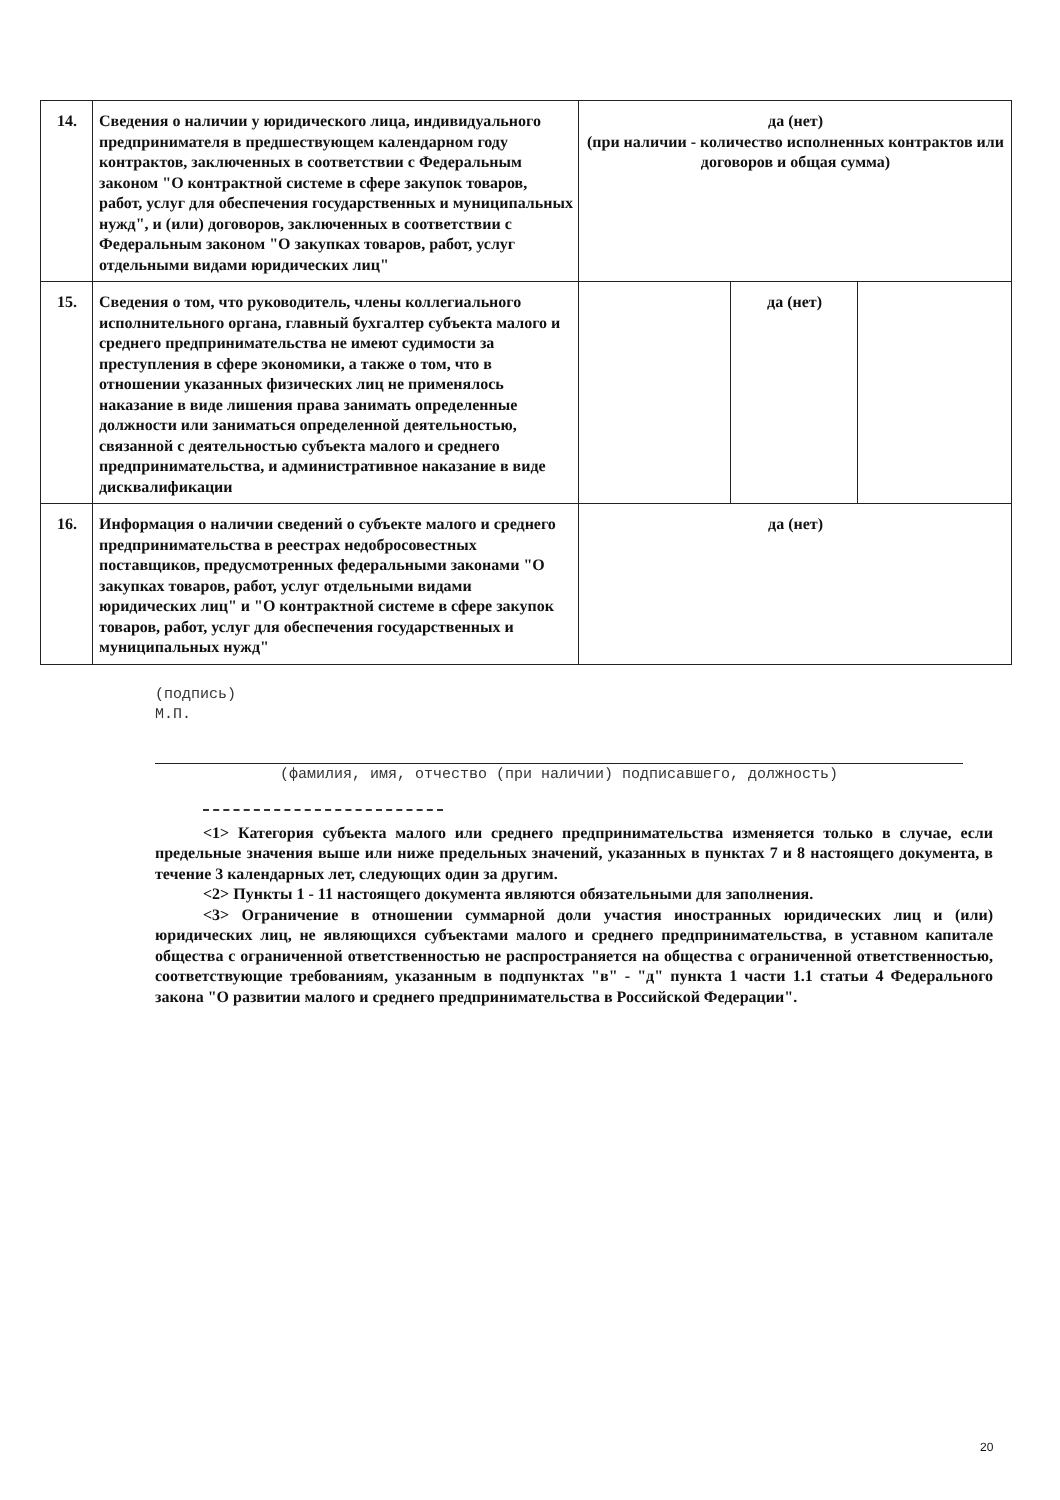| 14. | Сведения о наличии у юридического лица, индивидуального предпринимателя в предшествующем календарном году контрактов, заключенных в соответствии с Федеральным законом "О контрактной системе в сфере закупок товаров, работ, услуг для обеспечения государственных и муниципальных нужд", и (или) договоров, заключенных в соответствии с Федеральным законом "О закупках товаров, работ, услуг отдельными видами юридических лиц" | да (нет) (при наличии - количество исполненных контрактов или договоров и общая сумма) | | |
| 15. | Сведения о том, что руководитель, члены коллегиального исполнительного органа, главный бухгалтер субъекта малого и среднего предпринимательства не имеют судимости за преступления в сфере экономики, а также о том, что в отношении указанных физических лиц не применялось наказание в виде лишения права занимать определенные должности или заниматься определенной деятельностью, связанной с деятельностью субъекта малого и среднего предпринимательства, и административное наказание в виде дисквалификации | | да (нет) | |
| 16. | Информация о наличии сведений о субъекте малого и среднего предпринимательства в реестрах недобросовестных поставщиков, предусмотренных федеральными законами "О закупках товаров, работ, услуг отдельными видами юридических лиц" и "О контрактной системе в сфере закупок товаров, работ, услуг для обеспечения государственных и муниципальных нужд" | да (нет) | | |
(подпись)
М.П.
(фамилия, имя, отчество (при наличии) подписавшего, должность)
<1> Категория субъекта малого или среднего предпринимательства изменяется только в случае, если предельные значения выше или ниже предельных значений, указанных в пунктах 7 и 8 настоящего документа, в течение 3 календарных лет, следующих один за другим.
<2> Пункты 1 - 11 настоящего документа являются обязательными для заполнения.
<3> Ограничение в отношении суммарной доли участия иностранных юридических лиц и (или) юридических лиц, не являющихся субъектами малого и среднего предпринимательства, в уставном капитале общества с ограниченной ответственностью не распространяется на общества с ограниченной ответственностью, соответствующие требованиям, указанным в подпунктах "в" - "д" пункта 1 части 1.1 статьи 4 Федерального закона "О развитии малого и среднего предпринимательства в Российской Федерации".
20